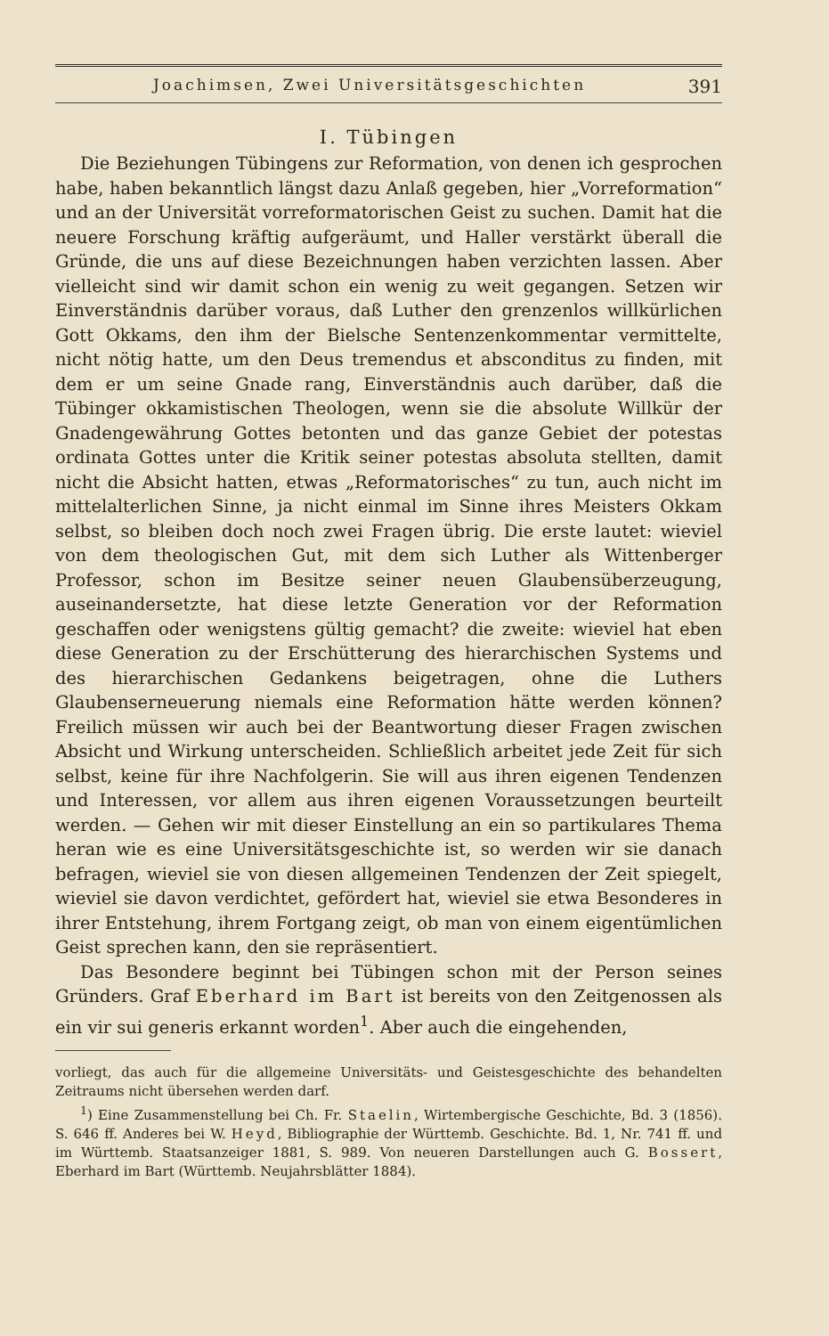Joachimsen, Zwei Universitätsgeschichten 391
I. Tübingen
Die Beziehungen Tübingens zur Reformation, von denen ich gesprochen habe, haben bekanntlich längst dazu Anlaß gegeben, hier „Vorreformation“ und an der Universität vorreformatorischen Geist zu suchen. Damit hat die neuere Forschung kräftig aufgeräumt, und Haller verstärkt überall die Gründe, die uns auf diese Bezeichnungen haben verzichten lassen. Aber vielleicht sind wir damit schon ein wenig zu weit gegangen. Setzen wir Einverständnis darüber voraus, daß Luther den grenzenlos willkürlichen Gott Okkams, den ihm der Bielsche Sentenzenkommentar vermittelte, nicht nötig hatte, um den Deus tremendus et absconditus zu finden, mit dem er um seine Gnade rang, Einverständnis auch darüber, daß die Tübinger okkamistischen Theologen, wenn sie die absolute Willkür der Gnadengewährung Gottes betonten und das ganze Gebiet der potestas ordinata Gottes unter die Kritik seiner potestas absoluta stellten, damit nicht die Absicht hatten, etwas „Reformatorisches“ zu tun, auch nicht im mittelalterlichen Sinne, ja nicht einmal im Sinne ihres Meisters Okkam selbst, so bleiben doch noch zwei Fragen übrig. Die erste lautet: wieviel von dem theologischen Gut, mit dem sich Luther als Wittenberger Professor, schon im Besitze seiner neuen Glaubensüberzeugung, auseinandersetzte, hat diese letzte Generation vor der Reformation geschaffen oder wenigstens gültig gemacht? die zweite: wieviel hat eben diese Generation zu der Erschütterung des hierarchischen Systems und des hierarchischen Gedankens beigetragen, ohne die Luthers Glaubenserneuerung niemals eine Reformation hätte werden können? Freilich müssen wir auch bei der Beantwortung dieser Fragen zwischen Absicht und Wirkung unterscheiden. Schließlich arbeitet jede Zeit für sich selbst, keine für ihre Nachfolgerin. Sie will aus ihren eigenen Tendenzen und Interessen, vor allem aus ihren eigenen Voraussetzungen beurteilt werden. — Gehen wir mit dieser Einstellung an ein so partikulares Thema heran wie es eine Universitätsgeschichte ist, so werden wir sie danach befragen, wieviel sie von diesen allgemeinen Tendenzen der Zeit spiegelt, wieviel sie davon verdichtet, gefördert hat, wieviel sie etwa Besonderes in ihrer Entstehung, ihrem Fortgang zeigt, ob man von einem eigentümlichen Geist sprechen kann, den sie repräsentiert.
Das Besondere beginnt bei Tübingen schon mit der Person seines Gründers. Graf Eberhard im Bart ist bereits von den Zeitgenossen als ein vir sui generis erkannt worden<sup>1</sup>. Aber auch die eingehenden,
vorliegt, das auch für die allgemeine Universitäts- und Geistesgeschichte des behandelten Zeitraums nicht übersehen werden darf.
<sup>1</sup>) Eine Zusammenstellung bei Ch. Fr. Staelin, Wirtembergische Geschichte, Bd. 3 (1856). S. 646 ff. Anderes bei W. Heyd, Bibliographie der Württemb. Geschichte. Bd. 1, Nr. 741 ff. und im Württemb. Staatsanzeiger 1881, S. 989. Von neueren Darstellungen auch G. Bossert, Eberhard im Bart (Württemb. Neujahrsblätter 1884).